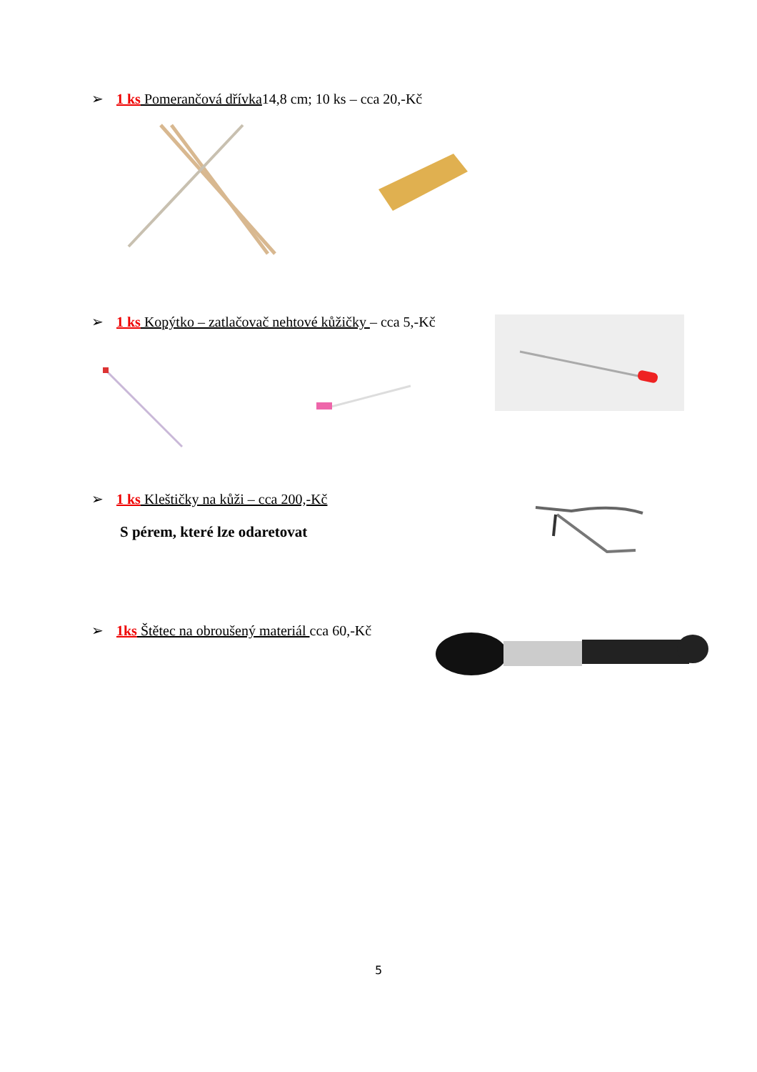➢ 1 ks Pomerančová dřívka14,8 cm; 10 ks – cca 20,-Kč
➢ 1 ks Kopýtko – zatlačovač nehtové kůžičky – cca 5,-Kč
➢ 1 ks Kleštičky na kůži – cca 200,-Kč
S pérem, které lze odaretovat
➢ 1ks Štětec na obroušený materiál cca 60,-Kč
5